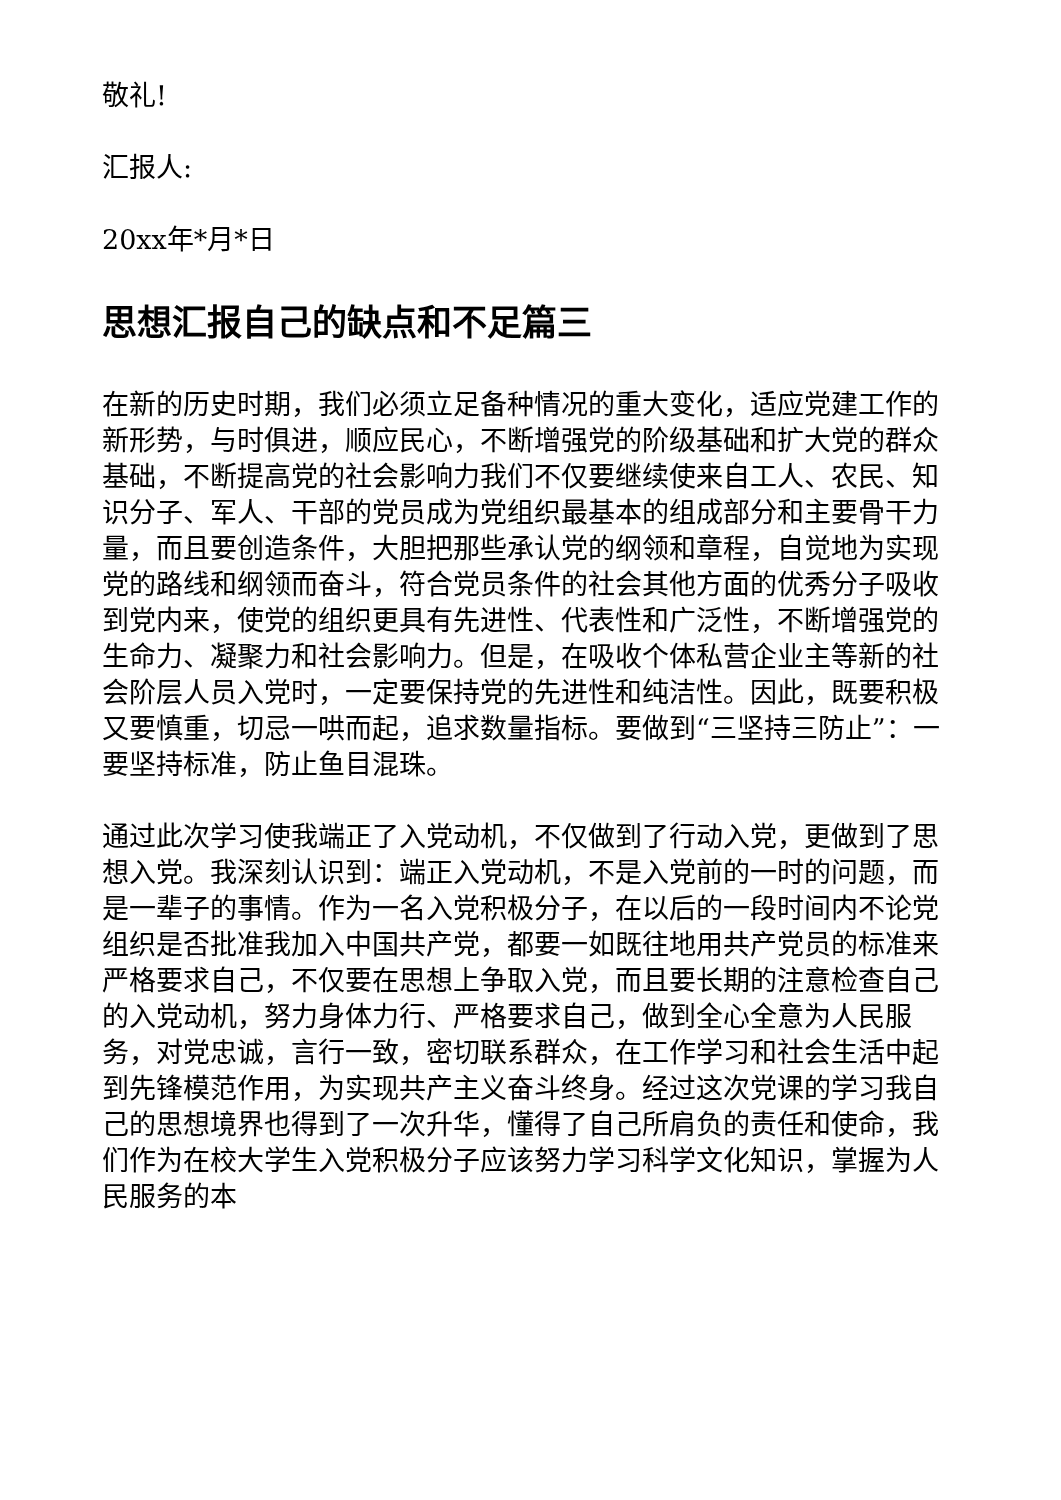敬礼!
汇报人:
20xx年*月*日
思想汇报自己的缺点和不足篇三
在新的历史时期，我们必须立足备种情况的重大变化，适应党建工作的新形势，与时俱进，顺应民心，不断增强党的阶级基础和扩大党的群众基础，不断提高党的社会影响力我们不仅要继续使来自工人、农民、知识分子、军人、干部的党员成为党组织最基本的组成部分和主要骨干力量，而且要创造条件，大胆把那些承认党的纲领和章程，自觉地为实现党的路线和纲领而奋斗，符合党员条件的社会其他方面的优秀分子吸收到党内来，使党的组织更具有先进性、代表性和广泛性，不断增强党的生命力、凝聚力和社会影响力。但是，在吸收个体私营企业主等新的社会阶层人员入党时，一定要保持党的先进性和纯洁性。因此，既要积极又要慎重，切忌一哄而起，追求数量指标。要做到“三坚持三防止”：一要坚持标准，防止鱼目混珠。
通过此次学习使我端正了入党动机，不仅做到了行动入党，更做到了思想入党。我深刻认识到：端正入党动机，不是入党前的一时的问题，而是一辈子的事情。作为一名入党积极分子，在以后的一段时间内不论党组织是否批准我加入中国共产党，都要一如既往地用共产党员的标准来严格要求自己，不仅要在思想上争取入党，而且要长期的注意检查自己的入党动机，努力身体力行、严格要求自己，做到全心全意为人民服务，对党忠诚，言行一致，密切联系群众，在工作学习和社会生活中起到先锋模范作用，为实现共产主义奋斗终身。经过这次党课的学习我自己的思想境界也得到了一次升华，懂得了自己所肩负的责任和使命，我们作为在校大学生入党积极分子应该努力学习科学文化知识，掌握为人民服务的本